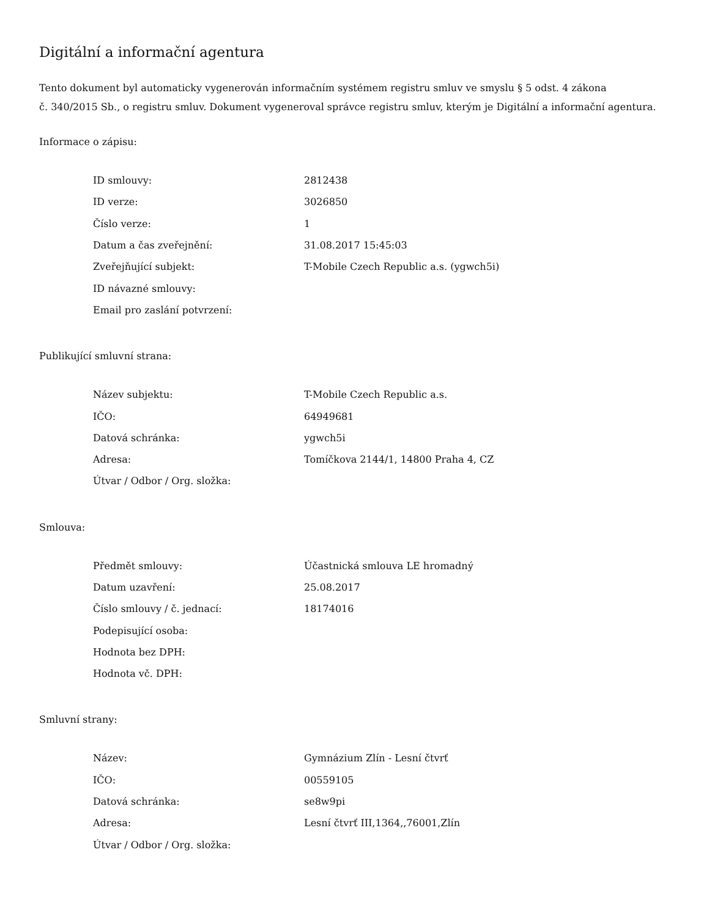Digitální a informační agentura
Tento dokument byl automaticky vygenerován informačním systémem registru smluv ve smyslu § 5 odst. 4 zákona
č. 340/2015 Sb., o registru smluv. Dokument vygeneroval správce registru smluv, kterým je Digitální a informační agentura.
Informace o zápisu:
| ID smlouvy: | 2812438 |
| ID verze: | 3026850 |
| Číslo verze: | 1 |
| Datum a čas zveřejnění: | 31.08.2017 15:45:03 |
| Zveřejňující subjekt: | T-Mobile Czech Republic a.s. (ygwch5i) |
| ID návazné smlouvy: | |
| Email pro zaslání potvrzení: | |
Publikující smluvní strana:
| Název subjektu: | T-Mobile Czech Republic a.s. |
| IČO: | 64949681 |
| Datová schránka: | ygwch5i |
| Adresa: | Tomíčkova 2144/1, 14800 Praha 4, CZ |
| Útvar / Odbor / Org. složka: | |
Smlouva:
| Předmět smlouvy: | Účastnická smlouva LE hromadný |
| Datum uzavření: | 25.08.2017 |
| Číslo smlouvy / č. jednací: | 18174016 |
| Podepisující osoba: | |
| Hodnota bez DPH: | |
| Hodnota vč. DPH: | |
Smluvní strany:
| Název: | Gymnázium Zlín - Lesní čtvrť |
| IČO: | 00559105 |
| Datová schránka: | se8w9pi |
| Adresa: | Lesní čtvrť III,1364,,76001,Zlín |
| Útvar / Odbor / Org. složka: | |